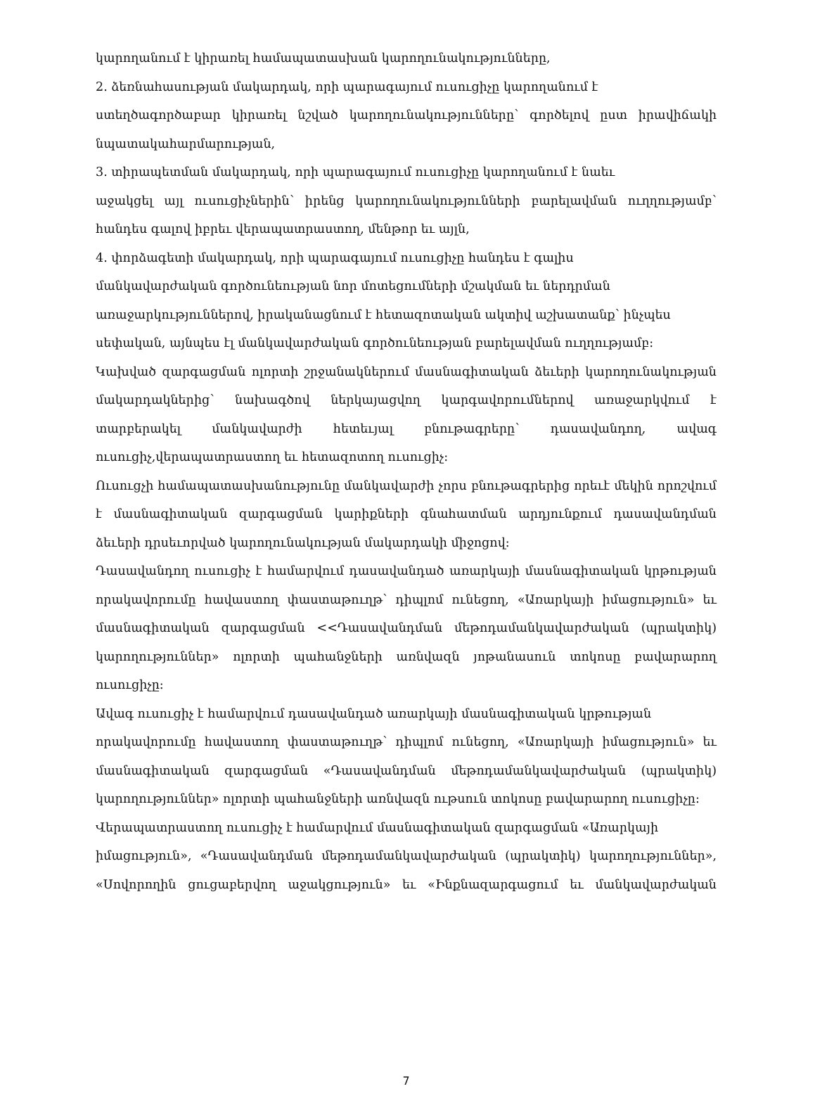կարողանում է կիրառել համապատասխան կարողունակությունները,
2. ձեռնահասության մակարդակ, որի պարագայում ուսուցիչը կարողանում է
ստեղծագործաբար կիրառել նշված կարողունակությունները՝ գործելով ըստ իրավիճակի նպատակահարմարության,
3. տիրապետման մակարդակ, որի պարագայում ուսուցիչը կարողանում է նաեւ
աջակցել այլ ուսուցիչներին՝ իրենց կարողունակությունների բարելավման ուղղությամբ՝ հանդես գալով իբրեւ վերապատրաստող, մենթոր եւ այլն,
4. փորձագետի մակարդակ, որի պարագայում ուսուցիչը հանդես է գալիս
մանկավարժական գործունեության նոր մոտեցումների մշակման եւ ներդրման
առաջարկություններով, իրականացնում է հետազոտական ակտիվ աշխատանք՝ ինչպես
սեփական, այնպես էլ մանկավարժական գործունեության բարելավման ուղղությամբ:
Կախված զարգացման ոլորտի շրջանակներում մասնագիտական ձեւերի կարողունակության մակարդակներից՝ նախագծով ներկայացվող կարգավորումներով առաջարկվում է տարբերակել մանկավարժի հետեւյալ բնութագրերը՝ դասավանդող, ավագ ուսուցիչ,վերապատրաստող եւ հետազոտող ուսուցիչ:
Ուսուցչի համապատասխանությունը մանկավարժի չորս բնութագրերից որեւէ մեկին որոշվում է մասնագիտական զարգացման կարիքների գնահատման արդյունքում դասավանդման ձեւերի դրսեւորված կարողունակության մակարդակի միջոցով:
Դասավանդող ուսուցիչ է համարվում դասավանդած առարկայի մասնագիտական կրթության որակավորումը հավաստող փաստաթուղթ՝ դիպլոմ ունեցող, «Առարկայի իմացություն» եւ մասնագիտական զարգացման <<Դասավանդման մեթոդամանկավարժական (պրակտիկ) կարողություններ» ոլորտի պահանջների առնվազն յոթանասուն տոկոսը բավարարող ուսուցիչը:
Ավագ ուսուցիչ է համարվում դասավանդած առարկայի մասնագիտական կրթության
որակավորումը հավաստող փաստաթուղթ՝ դիպլոմ ունեցող, «Առարկայի իմացություն» եւ մասնագիտական զարգացման «Դասավանդման մեթոդամանկավարժական (պրակտիկ) կարողություններ» ոլորտի պահանջների առնվազն ութսուն տոկոսը բավարարող ուսուցիչը:
Վերապատրաստող ուսուցիչ է համարվում մասնագիտական զարգացման «Առարկայի
իմացություն», «Դասավանդման մեթոդամանկավարժական (պրակտիկ) կարողություններ», «Սովորողին ցուցաբերվող աջակցություն» եւ «Ինքնազարգացում եւ մանկավարժական
7